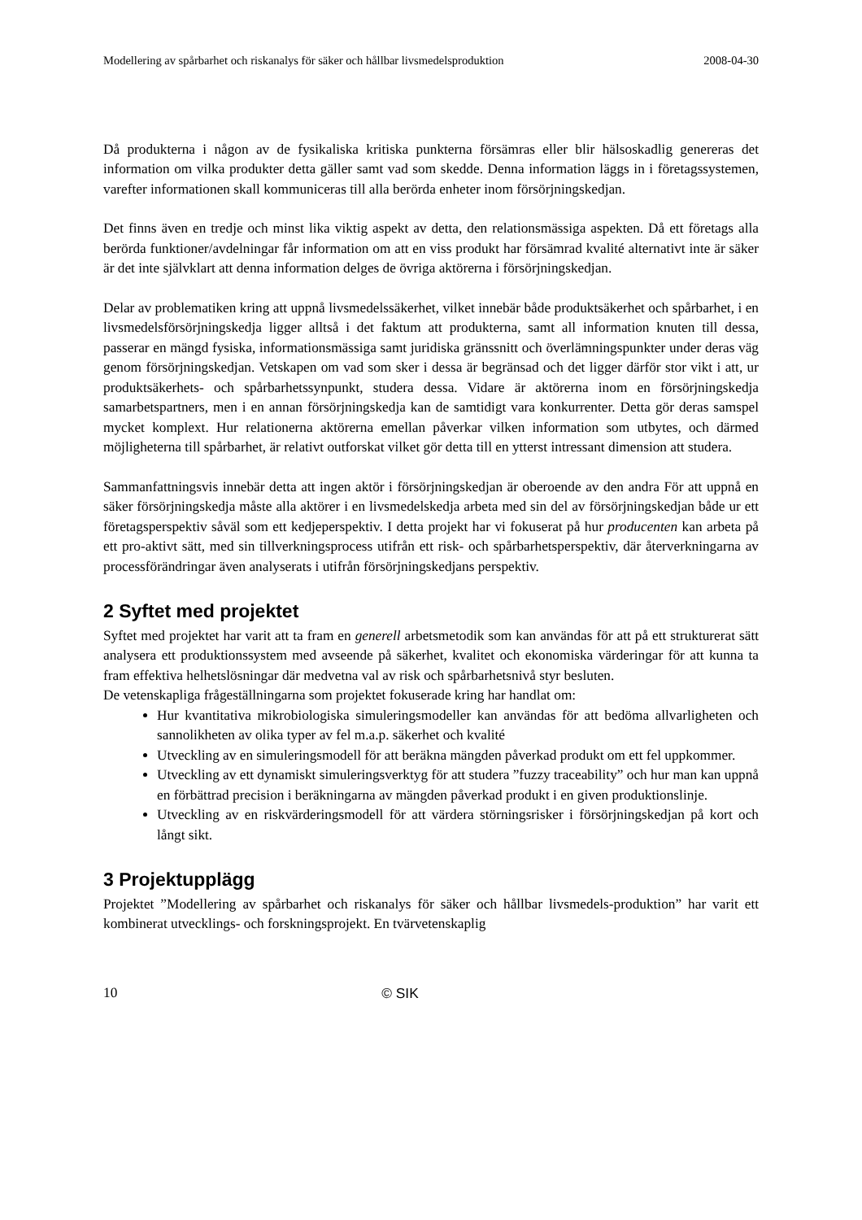Modellering av spårbarhet och riskanalys för säker och hållbar livsmedelsproduktion 2008-04-30
Då produkterna i någon av de fysikaliska kritiska punkterna försämras eller blir hälsoskadlig genereras det information om vilka produkter detta gäller samt vad som skedde. Denna information läggs in i företagssystemen, varefter informationen skall kommuniceras till alla berörda enheter inom försörjningskedjan.
Det finns även en tredje och minst lika viktig aspekt av detta, den relationsmässiga aspekten. Då ett företags alla berörda funktioner/avdelningar får information om att en viss produkt har försämrad kvalité alternativt inte är säker är det inte självklart att denna information delges de övriga aktörerna i försörjningskedjan.
Delar av problematiken kring att uppnå livsmedelssäkerhet, vilket innebär både produktsäkerhet och spårbarhet, i en livsmedelsförsörjningskedja ligger alltså i det faktum att produkterna, samt all information knuten till dessa, passerar en mängd fysiska, informationsmässiga samt juridiska gränssnitt och överlämningspunkter under deras väg genom försörjningskedjan. Vetskapen om vad som sker i dessa är begränsad och det ligger därför stor vikt i att, ur produktsäkerhets- och spårbarhetssynpunkt, studera dessa. Vidare är aktörerna inom en försörjningskedja samarbetspartners, men i en annan försörjningskedja kan de samtidigt vara konkurrenter. Detta gör deras samspel mycket komplext. Hur relationerna aktörerna emellan påverkar vilken information som utbytes, och därmed möjligheterna till spårbarhet, är relativt outforskat vilket gör detta till en ytterst intressant dimension att studera.
Sammanfattningsvis innebär detta att ingen aktör i försörjningskedjan är oberoende av den andra För att uppnå en säker försörjningskedja måste alla aktörer i en livsmedelskedja arbeta med sin del av försörjningskedjan både ur ett företagsperspektiv såväl som ett kedjeperspektiv. I detta projekt har vi fokuserat på hur producenten kan arbeta på ett pro-aktivt sätt, med sin tillverkningsprocess utifrån ett risk- och spårbarhetsperspektiv, där återverkningarna av processförändringar även analyserats i utifrån försörjningskedjans perspektiv.
2 Syftet med projektet
Syftet med projektet har varit att ta fram en generell arbetsmetodik som kan användas för att på ett strukturerat sätt analysera ett produktionssystem med avseende på säkerhet, kvalitet och ekonomiska värderingar för att kunna ta fram effektiva helhetslösningar där medvetna val av risk och spårbarhetsnivå styr besluten.
De vetenskapliga frågeställningarna som projektet fokuserade kring har handlat om:
Hur kvantitativa mikrobiologiska simuleringsmodeller kan användas för att bedöma allvarligheten och sannolikheten av olika typer av fel m.a.p. säkerhet och kvalité
Utveckling av en simuleringsmodell för att beräkna mängden påverkad produkt om ett fel uppkommer.
Utveckling av ett dynamiskt simuleringsverktyg för att studera ”fuzzy traceability” och hur man kan uppnå en förbättrad precision i beräkningarna av mängden påverkad produkt i en given produktionslinje.
Utveckling av en riskvärderingsmodell för att värdera störningsrisker i försörjningskedjan på kort och långt sikt.
3 Projektupplägg
Projektet ”Modellering av spårbarhet och riskanalys för säker och hållbar livsmedels-produktion” har varit ett kombinerat utvecklings- och forskningsprojekt. En tvärvetenskaplig
10 © SIK